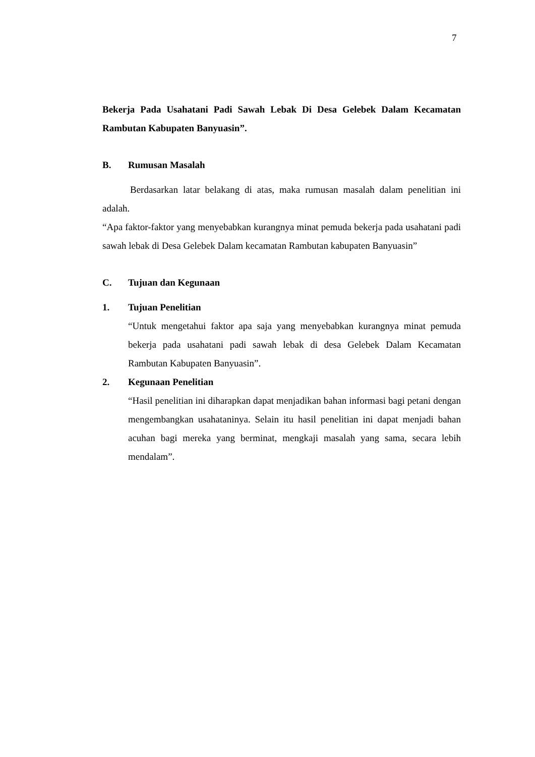7
Bekerja Pada Usahatani Padi Sawah Lebak Di Desa Gelebek Dalam Kecamatan Rambutan Kabupaten Banyuasin”.
B. Rumusan Masalah
Berdasarkan latar belakang di atas, maka rumusan masalah dalam penelitian ini adalah.
“Apa faktor-faktor yang menyebabkan kurangnya minat pemuda bekerja pada usahatani padi sawah lebak di Desa Gelebek Dalam kecamatan Rambutan kabupaten Banyuasin”
C. Tujuan dan Kegunaan
1. Tujuan Penelitian
“Untuk mengetahui faktor apa saja yang menyebabkan kurangnya minat pemuda bekerja pada usahatani padi sawah lebak di desa Gelebek Dalam Kecamatan Rambutan Kabupaten Banyuasin”.
2. Kegunaan Penelitian
“Hasil penelitian ini diharapkan dapat menjadikan bahan informasi bagi petani dengan mengembangkan usahataninya. Selain itu hasil penelitian ini dapat menjadi bahan acuhan bagi mereka yang berminat, mengkaji masalah yang sama, secara lebih mendalam”.